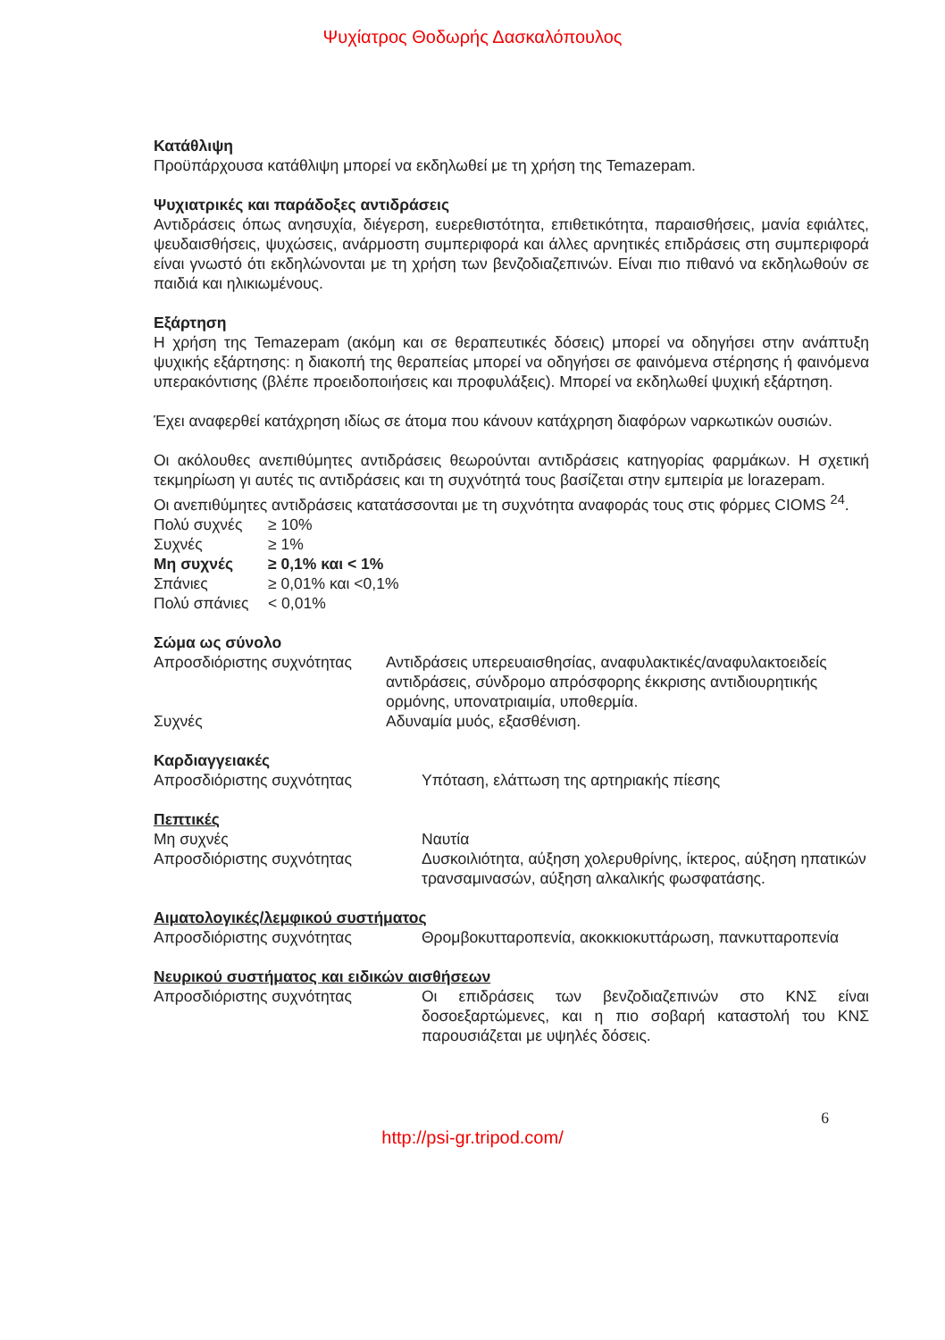Ψυχίατρος Θοδωρής Δασκαλόπουλος
Κατάθλιψη
Προϋπάρχουσα κατάθλιψη μπορεί να εκδηλωθεί με τη χρήση της Temazepam.
Ψυχιατρικές και παράδοξες αντιδράσεις
Αντιδράσεις όπως ανησυχία, διέγερση, ευερεθιστότητα, επιθετικότητα, παραισθήσεις, μανία εφιάλτες, ψευδαισθήσεις, ψυχώσεις, ανάρμοστη συμπεριφορά και άλλες αρνητικές επιδράσεις στη συμπεριφορά είναι γνωστό ότι εκδηλώνονται με τη χρήση των βενζοδιαζεπινών. Είναι πιο πιθανό να εκδηλωθούν σε παιδιά και ηλικιωμένους.
Εξάρτηση
Η χρήση της Temazepam (ακόμη και σε θεραπευτικές δόσεις) μπορεί να οδηγήσει στην ανάπτυξη ψυχικής εξάρτησης: η διακοπή της θεραπείας μπορεί να οδηγήσει σε φαινόμενα στέρησης ή φαινόμενα υπερακόντισης (βλέπε προειδοποιήσεις και προφυλάξεις). Μπορεί να εκδηλωθεί ψυχική εξάρτηση.
Έχει αναφερθεί κατάχρηση ιδίως σε άτομα που κάνουν κατάχρηση διαφόρων ναρκωτικών ουσιών.
Οι ακόλουθες ανεπιθύμητες αντιδράσεις θεωρούνται αντιδράσεις κατηγορίας φαρμάκων. Η σχετική τεκμηρίωση γι αυτές τις αντιδράσεις και τη συχνότητά τους βασίζεται στην εμπειρία με lorazepam.
Οι ανεπιθύμητες αντιδράσεις κατατάσσονται με τη συχνότητα αναφοράς τους στις φόρμες CIOMS <sup>24</sup>.
| Πολύ συχνές | ≥ 10% |
| Συχνές | ≥ 1% |
| Μη συχνές | ≥ 0,1% και < 1% |
| Σπάνιες | ≥ 0,01% και <0,1% |
| Πολύ σπάνιες | < 0,01% |
Σώμα ως σύνολο
| Απροσδιόριστης συχνότητας | Αντιδράσεις υπερευαισθησίας, αναφυλακτικές/αναφυλακτοειδείς αντιδράσεις, σύνδρομο απρόσφορης έκκρισης αντιδιουρητικής ορμόνης, υπονατριαιμία, υποθερμία. |
| Συχνές | Αδυναμία μυός, εξασθένιση. |
Καρδιαγγειακές
| Απροσδιόριστης συχνότητας | Υπόταση, ελάττωση της αρτηριακής πίεσης |
Πεπτικές
| Μη συχνές | Ναυτία |
| Απροσδιόριστης συχνότητας | Δυσκοιλιότητα, αύξηση χολερυθρίνης, ίκτερος, αύξηση ηπατικών τρανσαμινασών, αύξηση αλκαλικής φωσφατάσης. |
Αιματολογικές/λεμφικού συστήματος
| Απροσδιόριστης συχνότητας | Θρομβοκυτταροπενία, ακοκκιοκυττάρωση, πανκυτταροπενία |
Νευρικού συστήματος και ειδικών αισθήσεων
| Απροσδιόριστης συχνότητας | Οι επιδράσεις των βενζοδιαζεπινών στο ΚΝΣ είναι δοσοεξαρτώμενες, και η πιο σοβαρή καταστολή του ΚΝΣ παρουσιάζεται με υψηλές δόσεις. |
6
http://psi-gr.tripod.com/